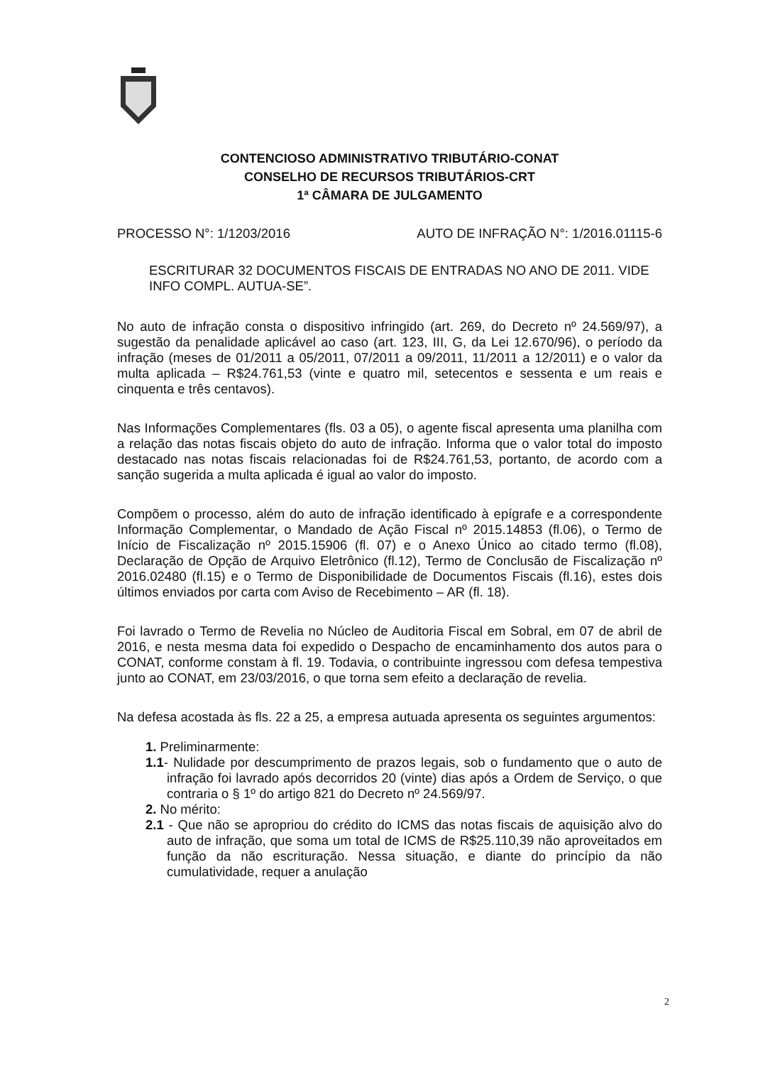CONTENCIOSO ADMINISTRATIVO TRIBUTÁRIO-CONAT
CONSELHO DE RECURSOS TRIBUTÁRIOS-CRT
1ª CÂMARA DE JULGAMENTO
PROCESSO N°: 1/1203/2016 AUTO DE INFRAÇÃO N°: 1/2016.01115-6
ESCRITURAR 32 DOCUMENTOS FISCAIS DE ENTRADAS NO ANO DE 2011. VIDE INFO COMPL. AUTUA-SE”.
No auto de infração consta o dispositivo infringido (art. 269, do Decreto nº 24.569/97), a sugestão da penalidade aplicável ao caso (art. 123, III, G, da Lei 12.670/96), o período da infração (meses de 01/2011 a 05/2011, 07/2011 a 09/2011, 11/2011 a 12/2011) e o valor da multa aplicada – R$24.761,53 (vinte e quatro mil, setecentos e sessenta e um reais e cinquenta e três centavos).
Nas Informações Complementares (fls. 03 a 05), o agente fiscal apresenta uma planilha com a relação das notas fiscais objeto do auto de infração. Informa que o valor total do imposto destacado nas notas fiscais relacionadas foi de R$24.761,53, portanto, de acordo com a sanção sugerida a multa aplicada é igual ao valor do imposto.
Compõem o processo, além do auto de infração identificado à epígrafe e a correspondente Informação Complementar, o Mandado de Ação Fiscal nº 2015.14853 (fl.06), o Termo de Início de Fiscalização nº 2015.15906 (fl. 07) e o Anexo Único ao citado termo (fl.08), Declaração de Opção de Arquivo Eletrônico (fl.12), Termo de Conclusão de Fiscalização nº 2016.02480 (fl.15) e o Termo de Disponibilidade de Documentos Fiscais (fl.16), estes dois últimos enviados por carta com Aviso de Recebimento – AR (fl. 18).
Foi lavrado o Termo de Revelia no Núcleo de Auditoria Fiscal em Sobral, em 07 de abril de 2016, e nesta mesma data foi expedido o Despacho de encaminhamento dos autos para o CONAT, conforme constam à fl. 19. Todavia, o contribuinte ingressou com defesa tempestiva junto ao CONAT, em 23/03/2016, o que torna sem efeito a declaração de revelia.
Na defesa acostada às fls. 22 a 25, a empresa autuada apresenta os seguintes argumentos:
1. Preliminarmente:
1.1- Nulidade por descumprimento de prazos legais, sob o fundamento que o auto de infração foi lavrado após decorridos 20 (vinte) dias após a Ordem de Serviço, o que contraria o § 1º do artigo 821 do Decreto nº 24.569/97.
2. No mérito:
2.1 - Que não se apropriou do crédito do ICMS das notas fiscais de aquisição alvo do auto de infração, que soma um total de ICMS de R$25.110,39 não aproveitados em função da não escrituração. Nessa situação, e diante do princípio da não cumulatividade, requer a anulação
2